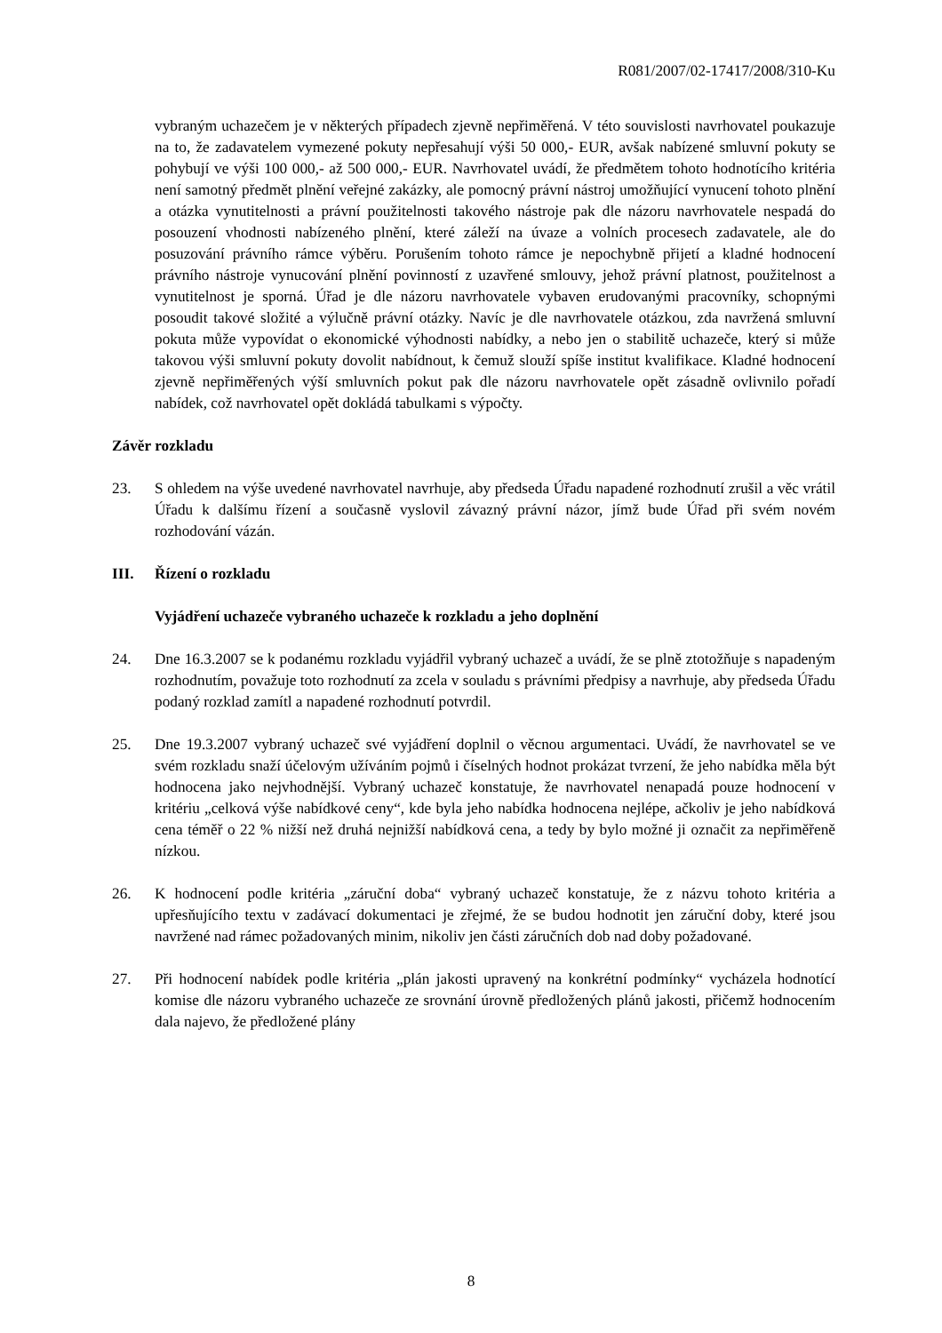R081/2007/02-17417/2008/310-Ku
vybraným uchazečem je v některých případech zjevně nepřiměřená. V této souvislosti navrhovatel poukazuje na to, že zadavatelem vymezené pokuty nepřesahují výši 50 000,- EUR, avšak nabízené smluvní pokuty se pohybují ve výši 100 000,- až 500 000,- EUR. Navrhovatel uvádí, že předmětem tohoto hodnotícího kritéria není samotný předmět plnění veřejné zakázky, ale pomocný právní nástroj umožňující vynucení tohoto plnění a otázka vynutitelnosti a právní použitelnosti takového nástroje pak dle názoru navrhovatele nespadá do posouzení vhodnosti nabízeného plnění, které záleží na úvaze a volních procesech zadavatele, ale do posuzování právního rámce výběru. Porušením tohoto rámce je nepochybně přijetí a kladné hodnocení právního nástroje vynucování plnění povinností z uzavřené smlouvy, jehož právní platnost, použitelnost a vynutitelnost je sporná. Úřad je dle názoru navrhovatele vybaven erudovanými pracovníky, schopnými posoudit takové složité a výlučně právní otázky. Navíc je dle navrhovatele otázkou, zda navržená smluvní pokuta může vypovídat o ekonomické výhodnosti nabídky, a nebo jen o stabilitě uchazeče, který si může takovou výši smluvní pokuty dovolit nabídnout, k čemuž slouží spíše institut kvalifikace. Kladné hodnocení zjevně nepřiměřených výší smluvních pokut pak dle názoru navrhovatele opět zásadně ovlivnilo pořadí nabídek, což navrhovatel opět dokládá tabulkami s výpočty.
Závěr rozkladu
23. S ohledem na výše uvedené navrhovatel navrhuje, aby předseda Úřadu napadené rozhodnutí zrušil a věc vrátil Úřadu k dalšímu řízení a současně vyslovil závazný právní názor, jímž bude Úřad při svém novém rozhodování vázán.
III. Řízení o rozkladu
Vyjádření uchazeče vybraného uchazeče k rozkladu a jeho doplnění
24. Dne 16.3.2007 se k podanému rozkladu vyjádřil vybraný uchazeč a uvádí, že se plně ztotožňuje s napadeným rozhodnutím, považuje toto rozhodnutí za zcela v souladu s právními předpisy a navrhuje, aby předseda Úřadu podaný rozklad zamítl a napadené rozhodnutí potvrdil.
25. Dne 19.3.2007 vybraný uchazeč své vyjádření doplnil o věcnou argumentaci. Uvádí, že navrhovatel se ve svém rozkladu snaží účelovým užíváním pojmů i číselných hodnot prokázat tvrzení, že jeho nabídka měla být hodnocena jako nejvhodnější. Vybraný uchazeč konstatuje, že navrhovatel nenapadá pouze hodnocení v kritériu „celková výše nabídkové ceny“, kde byla jeho nabídka hodnocena nejlépe, ačkoliv je jeho nabídková cena téměř o 22 % nižší než druhá nejnižší nabídková cena, a tedy by bylo možné ji označit za nepřiměřeně nízkou.
26. K hodnocení podle kritéria „záruční doba“ vybraný uchazeč konstatuje, že z názvu tohoto kritéria a upřesňujícího textu v zadávací dokumentaci je zřejmé, že se budou hodnotit jen záruční doby, které jsou navržené nad rámec požadovaných minim, nikoliv jen části záručních dob nad doby požadované.
27. Při hodnocení nabídek podle kritéria „plán jakosti upravený na konkrétní podmínky“ vycházela hodnotící komise dle názoru vybraného uchazeče ze srovnání úrovně předložených plánů jakosti, přičemž hodnocením dala najevo, že předložené plány
8